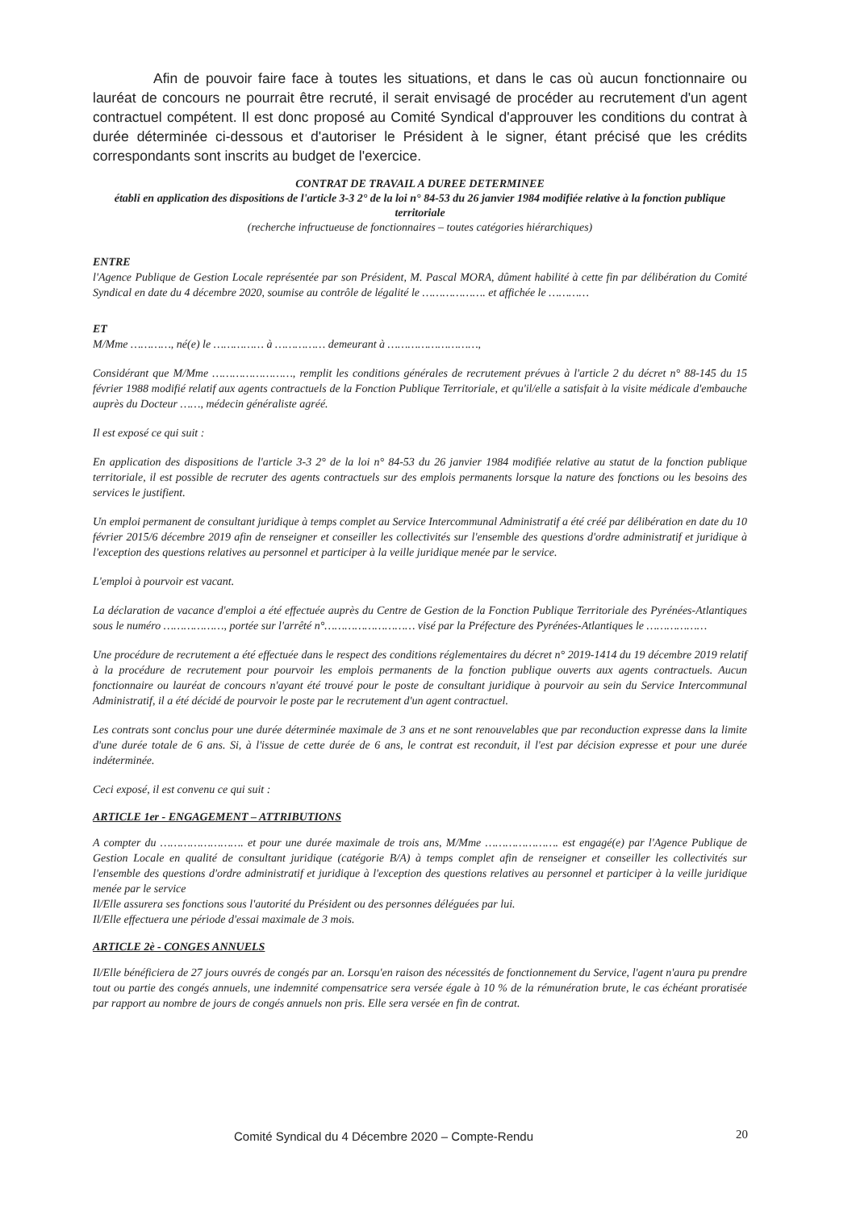Afin de pouvoir faire face à toutes les situations, et dans le cas où aucun fonctionnaire ou lauréat de concours ne pourrait être recruté, il serait envisagé de procéder au recrutement d'un agent contractuel compétent. Il est donc proposé au Comité Syndical d'approuver les conditions du contrat à durée déterminée ci-dessous et d'autoriser le Président à le signer, étant précisé que les crédits correspondants sont inscrits au budget de l'exercice.
CONTRAT DE TRAVAIL A DUREE DETERMINEE
établi en application des dispositions de l'article 3-3 2° de la loi n° 84-53 du 26 janvier 1984 modifiée relative à la fonction publique territoriale
(recherche infructueuse de fonctionnaires – toutes catégories hiérarchiques)
ENTRE
l'Agence Publique de Gestion Locale représentée par son Président, M. Pascal MORA, dûment habilité à cette fin par délibération du Comité Syndical en date du 4 décembre 2020, soumise au contrôle de légalité le ………………. et affichée le …………
ET
M/Mme …………, né(e) le …………… à …………… demeurant à ………………………,
Considérant que M/Mme ……………………, remplit les conditions générales de recrutement prévues à l'article 2 du décret n° 88-145 du 15 février 1988 modifié relatif aux agents contractuels de la Fonction Publique Territoriale, et qu'il/elle a satisfait à la visite médicale d'embauche auprès du Docteur ……, médecin généraliste agréé.
Il est exposé ce qui suit :
En application des dispositions de l'article 3-3 2° de la loi n° 84-53 du 26 janvier 1984 modifiée relative au statut de la fonction publique territoriale, il est possible de recruter des agents contractuels sur des emplois permanents lorsque la nature des fonctions ou les besoins des services le justifient.
Un emploi permanent de consultant juridique à temps complet au Service Intercommunal Administratif a été créé par délibération en date du 10 février 2015/6 décembre 2019 afin de renseigner et conseiller les collectivités sur l'ensemble des questions d'ordre administratif et juridique à l'exception des questions relatives au personnel et participer à la veille juridique menée par le service.
L'emploi à pourvoir est vacant.
La déclaration de vacance d'emploi a été effectuée auprès du Centre de Gestion de la Fonction Publique Territoriale des Pyrénées-Atlantiques sous le numéro ………………, portée sur l'arrêté n°……………………… visé par la Préfecture des Pyrénées-Atlantiques le ………………
Une procédure de recrutement a été effectuée dans le respect des conditions réglementaires du décret n° 2019-1414 du 19 décembre 2019 relatif à la procédure de recrutement pour pourvoir les emplois permanents de la fonction publique ouverts aux agents contractuels. Aucun fonctionnaire ou lauréat de concours n'ayant été trouvé pour le poste de consultant juridique à pourvoir au sein du Service Intercommunal Administratif, il a été décidé de pourvoir le poste par le recrutement d'un agent contractuel.
Les contrats sont conclus pour une durée déterminée maximale de 3 ans et ne sont renouvelables que par reconduction expresse dans la limite d'une durée totale de 6 ans. Si, à l'issue de cette durée de 6 ans, le contrat est reconduit, il l'est par décision expresse et pour une durée indéterminée.
Ceci exposé, il est convenu ce qui suit :
ARTICLE 1er - ENGAGEMENT – ATTRIBUTIONS
A compter du ……………………. et pour une durée maximale de trois ans, M/Mme …………………. est engagé(e) par l'Agence Publique de Gestion Locale en qualité de consultant juridique (catégorie B/A) à temps complet afin de renseigner et conseiller les collectivités sur l'ensemble des questions d'ordre administratif et juridique à l'exception des questions relatives au personnel et participer à la veille juridique menée par le service
Il/Elle assurera ses fonctions sous l'autorité du Président ou des personnes déléguées par lui.
Il/Elle effectuera une période d'essai maximale de 3 mois.
ARTICLE 2è - CONGES ANNUELS
Il/Elle bénéficiera de 27 jours ouvrés de congés par an. Lorsqu'en raison des nécessités de fonctionnement du Service, l'agent n'aura pu prendre tout ou partie des congés annuels, une indemnité compensatrice sera versée égale à 10 % de la rémunération brute, le cas échéant proratisée par rapport au nombre de jours de congés annuels non pris. Elle sera versée en fin de contrat.
Comité Syndical du 4 Décembre 2020 – Compte-Rendu
20